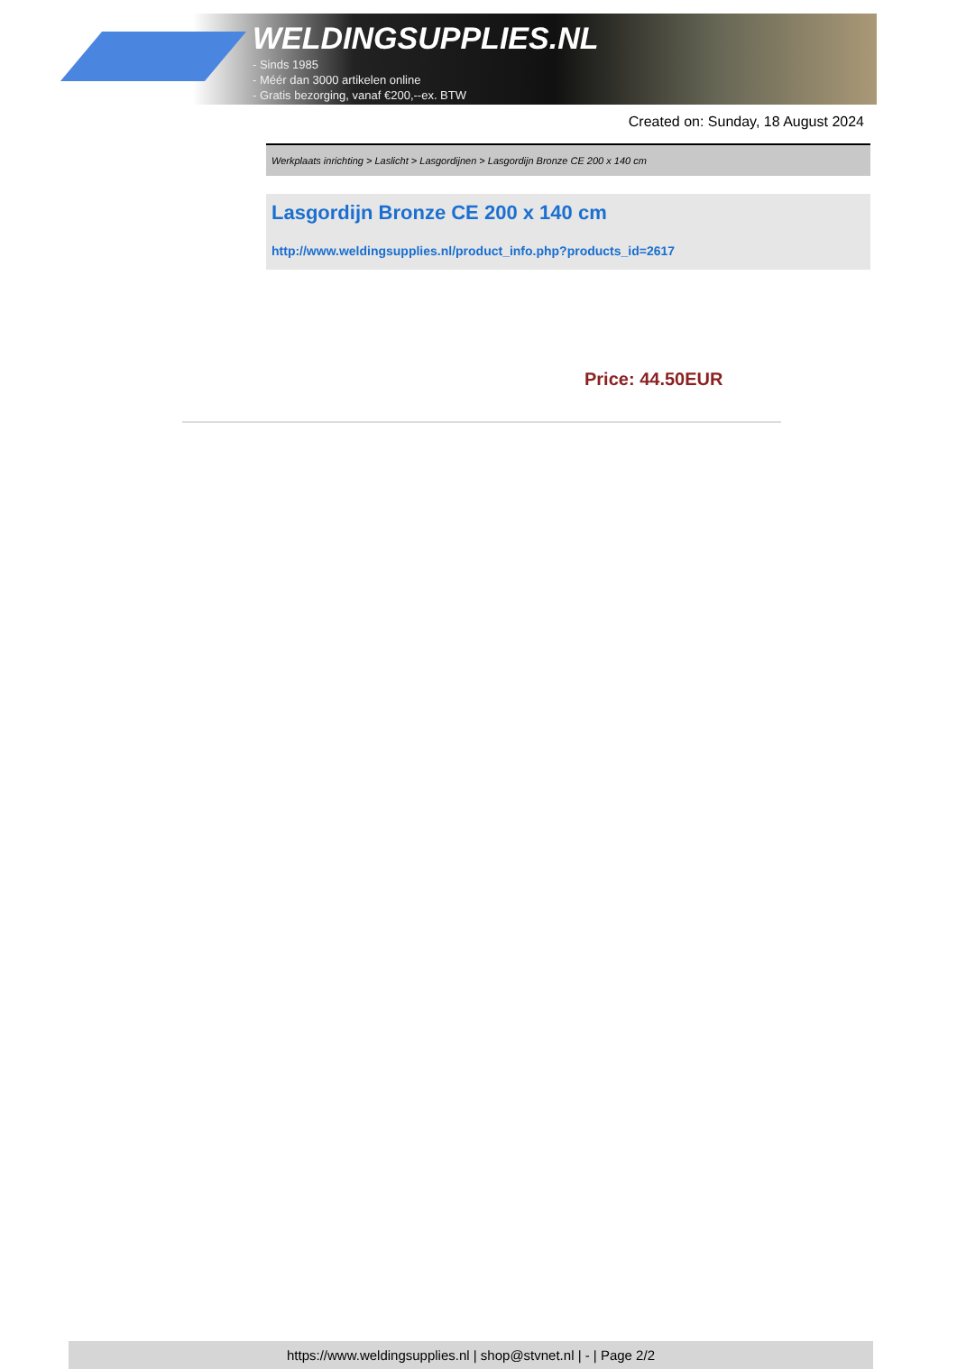WELDINGSUPPLIES.NL
- Sinds 1985
- Méér dan 3000 artikelen online
- Gratis bezorging, vanaf €200,--ex. BTW
Created on: Sunday, 18 August 2024
Werkplaats inrichting > Laslicht > Lasgordijnen > Lasgordijn Bronze CE 200 x 140 cm
Lasgordijn Bronze CE 200 x 140 cm
http://www.weldingsupplies.nl/product_info.php?products_id=2617
Price: 44.50EUR
https://www.weldingsupplies.nl | shop@stvnet.nl | - | Page 2/2